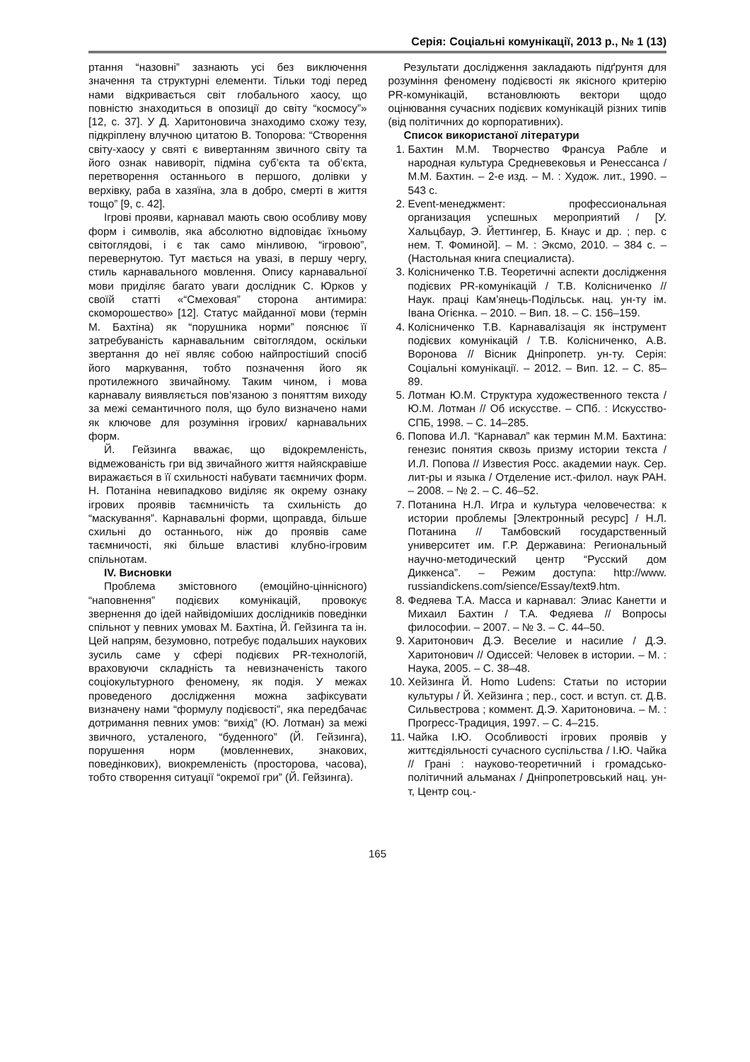Серія: Соціальні комунікації, 2013 р., № 1 (13)
ртання “назовні” зазнають усі без виключення значення та структурні елементи. Тільки тоді перед нами відкривається світ глобального хаосу, що повністю знаходиться в опозиції до світу “космосу”» [12, с. 37]. У Д. Харитоновича знаходимо схожу тезу, підкріплену влучною цитатою В. Топорова: “Створення світу-хаосу у святі є вивертанням звичного світу та його ознак навиворіт, підміна суб’єкта та об’єкта, перетворення останнього в першого, долівки у верхівку, раба в хазяїна, зла в добро, смерті в життя тощо” [9, с. 42].
Ігрові прояви, карнавал мають свою особливу мову форм і символів, яка абсолютно відповідає їхньому світоглядові, і є так само мінливою, “ігровою”, перевернутою. Тут мається на увазі, в першу чергу, стиль карнавального мовлення. Опису карнавальної мови приділяє багато уваги дослідник С. Юрков у своїй статті «“Смеховая” сторона антимира: скоморошество» [12]. Статус майданної мови (термін М. Бахтіна) як “порушника норми” пояснює її затребуваність карнавальним світоглядом, оскільки звертання до неї являє собою найпростіший спосіб його маркування, тобто позначення його як протилежного звичайному. Таким чином, і мова карнавалу виявляється пов’язаною з поняттям виходу за межі семантичного поля, що було визначено нами як ключове для розуміння ігрових/ карнавальних форм.
Й. Гейзинга вважає, що відокремленість, відмежованість гри від звичайного життя найяскравіше виражається в її схильності набувати таємничих форм. Н. Потаніна невипадково виділяє як окрему ознаку ігрових проявів таємничість та схильність до “маскування”. Карнавальні форми, щоправда, більше схильні до останнього, ніж до проявів саме таємничості, які більше властиві клубно-ігровим спільнотам.
IV. Висновки
Проблема змістовного (емоційно-ціннісного) “наповнення” подієвих комунікацій, провокує звернення до ідей найвідоміших дослідників поведінки спільнот у певних умовах М. Бахтіна, Й. Гейзинга та ін. Цей напрям, безумовно, потребує подальших наукових зусиль саме у сфері подієвих PR-технологій, враховуючи складність та невизначеність такого соціокультурного феномену, як подія. У межах проведеного дослідження можна зафіксувати визначену нами “формулу подієвості”, яка передбачає дотримання певних умов: “вихід” (Ю. Лотман) за межі звичного, усталеного, “буденного” (Й. Гейзинга), порушення норм (мовленневих, знакових, поведінкових), виокремленість (просторова, часова), тобто створення ситуації “окремої гри” (Й. Гейзинга).
Результати дослідження закладають підґрунтя для розуміння феномену подієвості як якісного критерію PR-комунікацій, встановлюють вектори щодо оцінювання сучасних подієвих комунікацій різних типів (від політичних до корпоративних).
Список використаної літератури
1. Бахтин М.М. Творчество Франсуа Рабле и народная культура Средневековья и Ренессанса / М.М. Бахтин. – 2-е изд. – М. : Худож. лит., 1990. – 543 с.
2. Event-менеджмент: профессиональная организация успешных мероприятий / [У. Хальцбаур, Э. Йеттингер, Б. Кнаус и др. ; пер. с нем. Т. Фоминой]. – М. : Эксмо, 2010. – 384 с. – (Настольная книга специалиста).
3. Колісниченко Т.В. Теоретичні аспекти дослідження подієвих PR-комунікацій / Т.В. Колісниченко // Наук. праці Кам’янець-Подільськ. нац. ун-ту ім. Івана Огієнка. – 2010. – Вип. 18. – С. 156–159.
4. Колісниченко Т.В. Карнавалізація як інструмент подієвих комунікацій / Т.В. Колісниченко, А.В. Воронова // Вісник Дніпропетр. ун-ту. Серія: Соціальні комунікації. – 2012. – Вип. 12. – С. 85–89.
5. Лотман Ю.М. Структура художественного текста / Ю.М. Лотман // Об искусстве. – СПб. : Искусство-СПБ, 1998. – С. 14–285.
6. Попова И.Л. “Карнавал” как термин М.М. Бахтина: генезис понятия сквозь призму истории текста / И.Л. Попова // Известия Росс. академии наук. Сер. лит-ры и языка / Отделение ист.-филол. наук РАН. – 2008. – № 2. – С. 46–52.
7. Потанина Н.Л. Игра и культура человечества: к истории проблемы [Электронный ресурс] / Н.Л. Потанина // Тамбовский государственный университет им. Г.Р. Державина: Региональный научно-методический центр “Русский дом Диккенса”. – Режим доступа: http://www. russiandickens.com/sience/Essay/text9.htm.
8. Федяева Т.А. Масса и карнавал: Элиас Канетти и Михаил Бахтин / Т.А. Федяева // Вопросы философии. – 2007. – № 3. – С. 44–50.
9. Харитонович Д.Э. Веселие и насилие / Д.Э. Харитонович // Одиссей: Человек в истории. – М. : Наука, 2005. – С. 38–48.
10. Хейзинга Й. Homo Ludens: Статьи по истории культуры / Й. Хейзинга ; пер., сост. и вступ. ст. Д.В. Сильвестрова ; коммент. Д.Э. Харитоновича. – М. : Прогресс-Традиция, 1997. – С. 4–215.
11. Чайка І.Ю. Особливості ігрових проявів у життєдіяльності сучасного суспільства / І.Ю. Чайка // Грані : науково-теоретичний і громадсько-політичний альманах / Дніпропетровський нац. ун-т, Центр соц.-
165